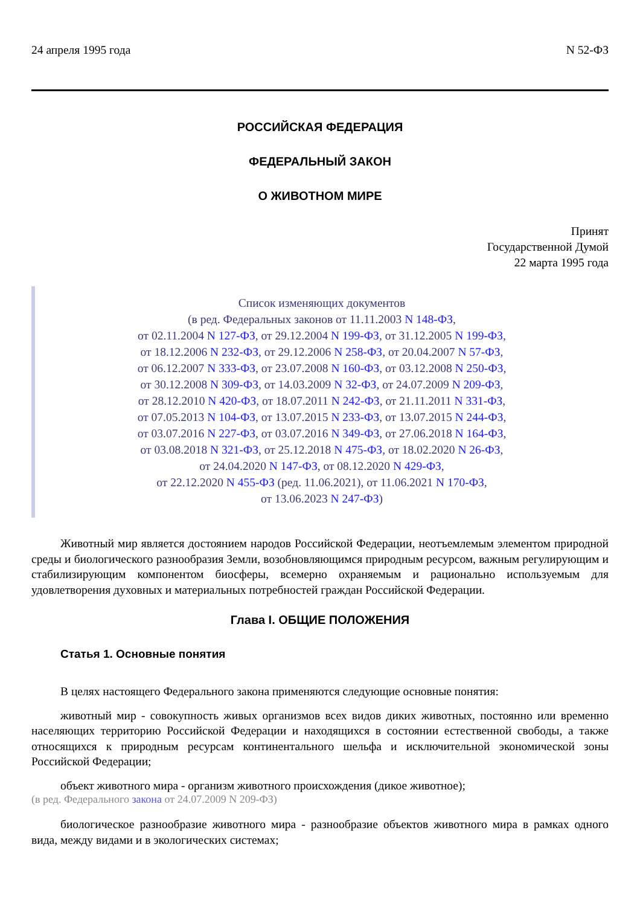24 апреля 1995 года N 52-ФЗ
РОССИЙСКАЯ ФЕДЕРАЦИЯ
ФЕДЕРАЛЬНЫЙ ЗАКОН
О ЖИВОТНОМ МИРЕ
Принят
Государственной Думой
22 марта 1995 года
Список изменяющих документов
(в ред. Федеральных законов от 11.11.2003 N 148-ФЗ,
от 02.11.2004 N 127-ФЗ, от 29.12.2004 N 199-ФЗ, от 31.12.2005 N 199-ФЗ,
от 18.12.2006 N 232-ФЗ, от 29.12.2006 N 258-ФЗ, от 20.04.2007 N 57-ФЗ,
от 06.12.2007 N 333-ФЗ, от 23.07.2008 N 160-ФЗ, от 03.12.2008 N 250-ФЗ,
от 30.12.2008 N 309-ФЗ, от 14.03.2009 N 32-ФЗ, от 24.07.2009 N 209-ФЗ,
от 28.12.2010 N 420-ФЗ, от 18.07.2011 N 242-ФЗ, от 21.11.2011 N 331-ФЗ,
от 07.05.2013 N 104-ФЗ, от 13.07.2015 N 233-ФЗ, от 13.07.2015 N 244-ФЗ,
от 03.07.2016 N 227-ФЗ, от 03.07.2016 N 349-ФЗ, от 27.06.2018 N 164-ФЗ,
от 03.08.2018 N 321-ФЗ, от 25.12.2018 N 475-ФЗ, от 18.02.2020 N 26-ФЗ,
от 24.04.2020 N 147-ФЗ, от 08.12.2020 N 429-ФЗ,
от 22.12.2020 N 455-ФЗ (ред. 11.06.2021), от 11.06.2021 N 170-ФЗ,
от 13.06.2023 N 247-ФЗ)
Животный мир является достоянием народов Российской Федерации, неотъемлемым элементом природной среды и биологического разнообразия Земли, возобновляющимся природным ресурсом, важным регулирующим и стабилизирующим компонентом биосферы, всемерно охраняемым и рационально используемым для удовлетворения духовных и материальных потребностей граждан Российской Федерации.
Глава I. ОБЩИЕ ПОЛОЖЕНИЯ
Статья 1. Основные понятия
В целях настоящего Федерального закона применяются следующие основные понятия:
животный мир - совокупность живых организмов всех видов диких животных, постоянно или временно населяющих территорию Российской Федерации и находящихся в состоянии естественной свободы, а также относящихся к природным ресурсам континентального шельфа и исключительной экономической зоны Российской Федерации;
объект животного мира - организм животного происхождения (дикое животное);
(в ред. Федерального закона от 24.07.2009 N 209-ФЗ)
биологическое разнообразие животного мира - разнообразие объектов животного мира в рамках одного вида, между видами и в экологических системах;